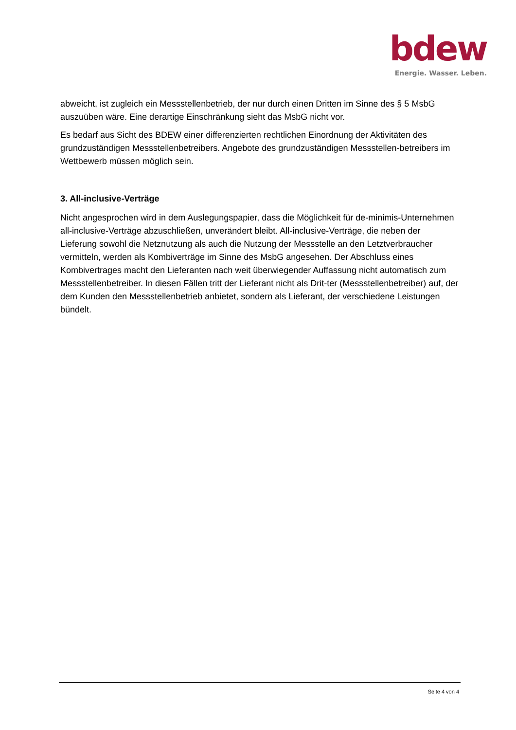bdew
Energie. Wasser. Leben.
abweicht, ist zugleich ein Messstellenbetrieb, der nur durch einen Dritten im Sinne des § 5 MsbG auszuüben wäre. Eine derartige Einschränkung sieht das MsbG nicht vor.
Es bedarf aus Sicht des BDEW einer differenzierten rechtlichen Einordnung der Aktivitäten des grundzuständigen Messstellenbetreibers. Angebote des grundzuständigen Messstellen-betreibers im Wettbewerb müssen möglich sein.
3. All-inclusive-Verträge
Nicht angesprochen wird in dem Auslegungspapier, dass die Möglichkeit für de-minimis-Unternehmen all-inclusive-Verträge abzuschließen, unverändert bleibt. All-inclusive-Verträge, die neben der Lieferung sowohl die Netznutzung als auch die Nutzung der Messstelle an den Letztverbraucher vermitteln, werden als Kombiverträge im Sinne des MsbG angesehen. Der Abschluss eines Kombivertrages macht den Lieferanten nach weit überwiegender Auffassung nicht automatisch zum Messstellenbetreiber. In diesen Fällen tritt der Lieferant nicht als Drit-ter (Messstellenbetreiber) auf, der dem Kunden den Messstellenbetrieb anbietet, sondern als Lieferant, der verschiedene Leistungen bündelt.
Seite 4 von 4